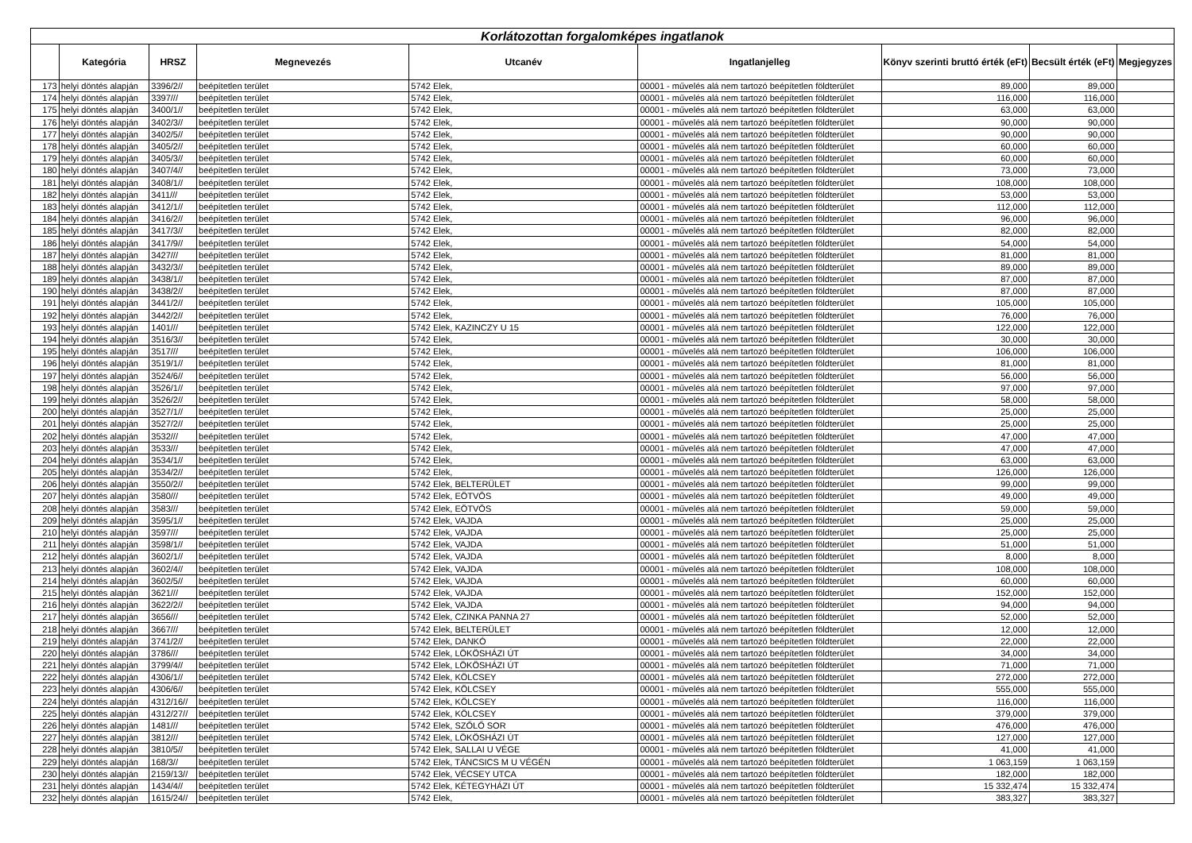| Korlátozottan forgalomképes ingatlanok | | | | | | | | |
| --- | --- | --- | --- | --- | --- | --- | --- | --- |
| | Kategória | HRSZ | Megnevezés | Utcanév | Ingatlanjelleg | Könyv szerinti bruttó érték (eFt) | Becsült érték (eFt) | Megjegyzes |
| 173 | helyi döntés alapján | 3396/2// | beépítetlen terület | 5742 Elek, | 00001 - művelés alá nem tartozó beépítetlen földterület | 89,000 | 89,000 | |
| 174 | helyi döntés alapján | 3397/// | beépítetlen terület | 5742 Elek, | 00001 - művelés alá nem tartozó beépítetlen földterület | 116,000 | 116,000 | |
| 175 | helyi döntés alapján | 3400/1// | beépítetlen terület | 5742 Elek, | 00001 - művelés alá nem tartozó beépítetlen földterület | 63,000 | 63,000 | |
| 176 | helyi döntés alapján | 3402/3// | beépítetlen terület | 5742 Elek, | 00001 - művelés alá nem tartozó beépítetlen földterület | 90,000 | 90,000 | |
| 177 | helyi döntés alapján | 3402/5// | beépítetlen terület | 5742 Elek, | 00001 - művelés alá nem tartozó beépítetlen földterület | 90,000 | 90,000 | |
| 178 | helyi döntés alapján | 3405/2// | beépítetlen terület | 5742 Elek, | 00001 - művelés alá nem tartozó beépítetlen földterület | 60,000 | 60,000 | |
| 179 | helyi döntés alapján | 3405/3// | beépítetlen terület | 5742 Elek, | 00001 - művelés alá nem tartozó beépítetlen földterület | 60,000 | 60,000 | |
| 180 | helyi döntés alapján | 3407/4// | beépítetlen terület | 5742 Elek, | 00001 - művelés alá nem tartozó beépítetlen földterület | 73,000 | 73,000 | |
| 181 | helyi döntés alapján | 3408/1// | beépítetlen terület | 5742 Elek, | 00001 - művelés alá nem tartozó beépítetlen földterület | 108,000 | 108,000 | |
| 182 | helyi döntés alapján | 3411/// | beépítetlen terület | 5742 Elek, | 00001 - művelés alá nem tartozó beépítetlen földterület | 53,000 | 53,000 | |
| 183 | helyi döntés alapján | 3412/1// | beépítetlen terület | 5742 Elek, | 00001 - művelés alá nem tartozó beépítetlen földterület | 112,000 | 112,000 | |
| 184 | helyi döntés alapján | 3416/2// | beépítetlen terület | 5742 Elek, | 00001 - művelés alá nem tartozó beépítetlen földterület | 96,000 | 96,000 | |
| 185 | helyi döntés alapján | 3417/3// | beépítetlen terület | 5742 Elek, | 00001 - művelés alá nem tartozó beépítetlen földterület | 82,000 | 82,000 | |
| 186 | helyi döntés alapján | 3417/9// | beépítetlen terület | 5742 Elek, | 00001 - művelés alá nem tartozó beépítetlen földterület | 54,000 | 54,000 | |
| 187 | helyi döntés alapján | 3427/// | beépítetlen terület | 5742 Elek, | 00001 - művelés alá nem tartozó beépítetlen földterület | 81,000 | 81,000 | |
| 188 | helyi döntés alapján | 3432/3// | beépítetlen terület | 5742 Elek, | 00001 - művelés alá nem tartozó beépítetlen földterület | 89,000 | 89,000 | |
| 189 | helyi döntés alapján | 3438/1// | beépítetlen terület | 5742 Elek, | 00001 - művelés alá nem tartozó beépítetlen földterület | 87,000 | 87,000 | |
| 190 | helyi döntés alapján | 3438/2// | beépítetlen terület | 5742 Elek, | 00001 - művelés alá nem tartozó beépítetlen földterület | 87,000 | 87,000 | |
| 191 | helyi döntés alapján | 3441/2// | beépítetlen terület | 5742 Elek, | 00001 - művelés alá nem tartozó beépítetlen földterület | 105,000 | 105,000 | |
| 192 | helyi döntés alapján | 3442/2// | beépítetlen terület | 5742 Elek, | 00001 - művelés alá nem tartozó beépítetlen földterület | 76,000 | 76,000 | |
| 193 | helyi döntés alapján | 1401/// | beépítetlen terület | 5742 Elek, KAZINCZY U 15 | 00001 - művelés alá nem tartozó beépítetlen földterület | 122,000 | 122,000 | |
| 194 | helyi döntés alapján | 3516/3// | beépítetlen terület | 5742 Elek, | 00001 - művelés alá nem tartozó beépítetlen földterület | 30,000 | 30,000 | |
| 195 | helyi döntés alapján | 3517/// | beépítetlen terület | 5742 Elek, | 00001 - művelés alá nem tartozó beépítetlen földterület | 106,000 | 106,000 | |
| 196 | helyi döntés alapján | 3519/1// | beépítetlen terület | 5742 Elek, | 00001 - művelés alá nem tartozó beépítetlen földterület | 81,000 | 81,000 | |
| 197 | helyi döntés alapján | 3524/6// | beépítetlen terület | 5742 Elek, | 00001 - művelés alá nem tartozó beépítetlen földterület | 56,000 | 56,000 | |
| 198 | helyi döntés alapján | 3526/1// | beépítetlen terület | 5742 Elek, | 00001 - művelés alá nem tartozó beépítetlen földterület | 97,000 | 97,000 | |
| 199 | helyi döntés alapján | 3526/2// | beépítetlen terület | 5742 Elek, | 00001 - művelés alá nem tartozó beépítetlen földterület | 58,000 | 58,000 | |
| 200 | helyi döntés alapján | 3527/1// | beépítetlen terület | 5742 Elek, | 00001 - művelés alá nem tartozó beépítetlen földterület | 25,000 | 25,000 | |
| 201 | helyi döntés alapján | 3527/2// | beépítetlen terület | 5742 Elek, | 00001 - művelés alá nem tartozó beépítetlen földterület | 25,000 | 25,000 | |
| 202 | helyi döntés alapján | 3532/// | beépítetlen terület | 5742 Elek, | 00001 - művelés alá nem tartozó beépítetlen földterület | 47,000 | 47,000 | |
| 203 | helyi döntés alapján | 3533/// | beépítetlen terület | 5742 Elek, | 00001 - művelés alá nem tartozó beépítetlen földterület | 47,000 | 47,000 | |
| 204 | helyi döntés alapján | 3534/1// | beépítetlen terület | 5742 Elek, | 00001 - művelés alá nem tartozó beépítetlen földterület | 63,000 | 63,000 | |
| 205 | helyi döntés alapján | 3534/2// | beépítetlen terület | 5742 Elek, | 00001 - művelés alá nem tartozó beépítetlen földterület | 126,000 | 126,000 | |
| 206 | helyi döntés alapján | 3550/2// | beépítetlen terület | 5742 Elek, BELTERÜLET | 00001 - művelés alá nem tartozó beépítetlen földterület | 99,000 | 99,000 | |
| 207 | helyi döntés alapján | 3580/// | beépítetlen terület | 5742 Elek, EÖTVÖS | 00001 - művelés alá nem tartozó beépítetlen földterület | 49,000 | 49,000 | |
| 208 | helyi döntés alapján | 3583/// | beépítetlen terület | 5742 Elek, EÖTVÖS | 00001 - művelés alá nem tartozó beépítetlen földterület | 59,000 | 59,000 | |
| 209 | helyi döntés alapján | 3595/1// | beépítetlen terület | 5742 Elek, VAJDA | 00001 - művelés alá nem tartozó beépítetlen földterület | 25,000 | 25,000 | |
| 210 | helyi döntés alapján | 3597/// | beépítetlen terület | 5742 Elek, VAJDA | 00001 - művelés alá nem tartozó beépítetlen földterület | 25,000 | 25,000 | |
| 211 | helyi döntés alapján | 3598/1// | beépítetlen terület | 5742 Elek, VAJDA | 00001 - művelés alá nem tartozó beépítetlen földterület | 51,000 | 51,000 | |
| 212 | helyi döntés alapján | 3602/1// | beépítetlen terület | 5742 Elek, VAJDA | 00001 - művelés alá nem tartozó beépítetlen földterület | 8,000 | 8,000 | |
| 213 | helyi döntés alapján | 3602/4// | beépítetlen terület | 5742 Elek, VAJDA | 00001 - művelés alá nem tartozó beépítetlen földterület | 108,000 | 108,000 | |
| 214 | helyi döntés alapján | 3602/5// | beépítetlen terület | 5742 Elek, VAJDA | 00001 - művelés alá nem tartozó beépítetlen földterület | 60,000 | 60,000 | |
| 215 | helyi döntés alapján | 3621/// | beépítetlen terület | 5742 Elek, VAJDA | 00001 - művelés alá nem tartozó beépítetlen földterület | 152,000 | 152,000 | |
| 216 | helyi döntés alapján | 3622/2// | beépítetlen terület | 5742 Elek, VAJDA | 00001 - művelés alá nem tartozó beépítetlen földterület | 94,000 | 94,000 | |
| 217 | helyi döntés alapján | 3656/// | beépítetlen terület | 5742 Elek, CZINKA PANNA 27 | 00001 - művelés alá nem tartozó beépítetlen földterület | 52,000 | 52,000 | |
| 218 | helyi döntés alapján | 3667/// | beépítetlen terület | 5742 Elek, BELTERÜLET | 00001 - művelés alá nem tartozó beépítetlen földterület | 12,000 | 12,000 | |
| 219 | helyi döntés alapján | 3741/2// | beépítetlen terület | 5742 Elek, DANKÓ | 00001 - művelés alá nem tartozó beépítetlen földterület | 22,000 | 22,000 | |
| 220 | helyi döntés alapján | 3786/// | beépítetlen terület | 5742 Elek, LÖKÖSHÁZI ÚT | 00001 - művelés alá nem tartozó beépítetlen földterület | 34,000 | 34,000 | |
| 221 | helyi döntés alapján | 3799/4// | beépítetlen terület | 5742 Elek, LÖKÖSHÁZI ÚT | 00001 - művelés alá nem tartozó beépítetlen földterület | 71,000 | 71,000 | |
| 222 | helyi döntés alapján | 4306/1// | beépítetlen terület | 5742 Elek, KÖLCSEY | 00001 - művelés alá nem tartozó beépítetlen földterület | 272,000 | 272,000 | |
| 223 | helyi döntés alapján | 4306/6// | beépítetlen terület | 5742 Elek, KÖLCSEY | 00001 - művelés alá nem tartozó beépítetlen földterület | 555,000 | 555,000 | |
| 224 | helyi döntés alapján | 4312/16// | beépítetlen terület | 5742 Elek, KÖLCSEY | 00001 - művelés alá nem tartozó beépítetlen földterület | 116,000 | 116,000 | |
| 225 | helyi döntés alapján | 4312/27// | beépítetlen terület | 5742 Elek, KÖLCSEY | 00001 - művelés alá nem tartozó beépítetlen földterület | 379,000 | 379,000 | |
| 226 | helyi döntés alapján | 1481/// | beépítetlen terület | 5742 Elek, SZŐLŐ SOR | 00001 - művelés alá nem tartozó beépítetlen földterület | 476,000 | 476,000 | |
| 227 | helyi döntés alapján | 3812/// | beépítetlen terület | 5742 Elek, LÖKÖSHÁZI ÚT | 00001 - művelés alá nem tartozó beépítetlen földterület | 127,000 | 127,000 | |
| 228 | helyi döntés alapján | 3810/5// | beépítetlen terület | 5742 Elek, SALLAI U VÉGE | 00001 - művelés alá nem tartozó beépítetlen földterület | 41,000 | 41,000 | |
| 229 | helyi döntés alapján | 168/3// | beépítetlen terület | 5742 Elek, TÁNCSICS M U VÉGÉN | 00001 - művelés alá nem tartozó beépítetlen földterület | 1 063,159 | 1 063,159 | |
| 230 | helyi döntés alapján | 2159/13// | beépítetlen terület | 5742 Elek, VÉCSEY UTCA | 00001 - művelés alá nem tartozó beépítetlen földterület | 182,000 | 182,000 | |
| 231 | helyi döntés alapján | 1434/4// | beépítetlen terület | 5742 Elek, KÉTEGYHÁZI ÚT | 00001 - művelés alá nem tartozó beépítetlen földterület | 15 332,474 | 15 332,474 | |
| 232 | helyi döntés alapján | 1615/24// | beépítetlen terület | 5742 Elek, | 00001 - művelés alá nem tartozó beépítetlen földterület | 383,327 | 383,327 | |